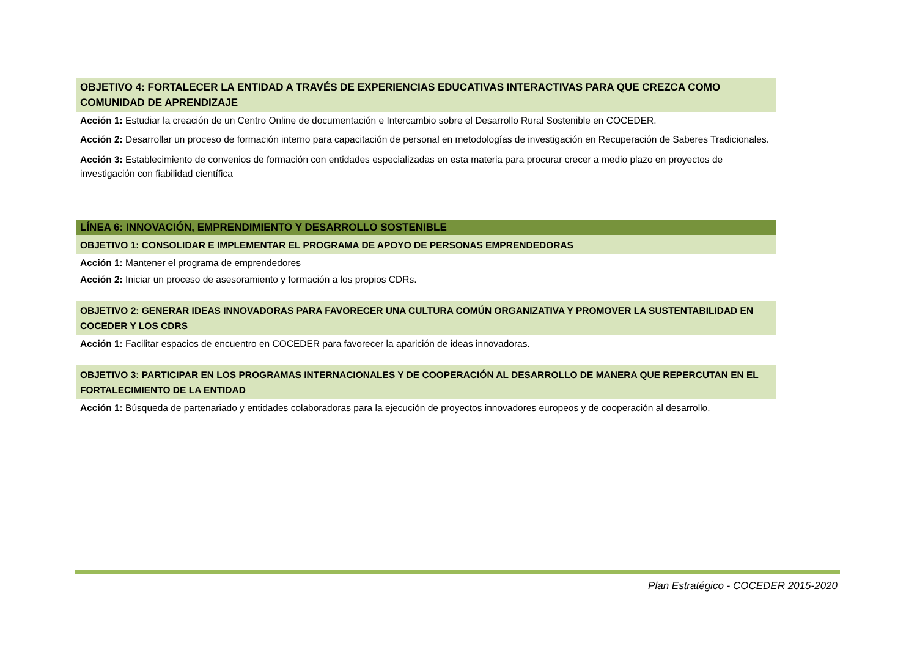OBJETIVO 4: FORTALECER LA ENTIDAD A TRAVÉS DE EXPERIENCIAS EDUCATIVAS INTERACTIVAS PARA QUE CREZCA COMO COMUNIDAD DE APRENDIZAJE
Acción 1: Estudiar la creación de un Centro Online de documentación e Intercambio sobre el Desarrollo Rural Sostenible en COCEDER.
Acción 2: Desarrollar un proceso de formación interno para capacitación de personal en metodologías de investigación en Recuperación de Saberes Tradicionales.
Acción 3: Establecimiento de convenios de formación con entidades especializadas en esta materia para procurar crecer a medio plazo en proyectos de investigación con fiabilidad científica
LÍNEA 6: INNOVACIÓN, EMPRENDIMIENTO Y DESARROLLO SOSTENIBLE
OBJETIVO 1: CONSOLIDAR E IMPLEMENTAR EL PROGRAMA DE APOYO DE PERSONAS EMPRENDEDORAS
Acción 1: Mantener el programa de emprendedores
Acción 2: Iniciar un proceso de asesoramiento y formación a los propios CDRs.
OBJETIVO 2: GENERAR IDEAS INNOVADORAS PARA FAVORECER UNA CULTURA COMÚN ORGANIZATIVA Y PROMOVER LA SUSTENTABILIDAD EN COCEDER Y LOS CDRS
Acción 1: Facilitar espacios de encuentro en COCEDER para favorecer la aparición de ideas innovadoras.
OBJETIVO 3: PARTICIPAR EN LOS PROGRAMAS INTERNACIONALES Y DE COOPERACIÓN AL DESARROLLO DE MANERA QUE REPERCUTAN EN EL FORTALECIMIENTO DE LA ENTIDAD
Acción 1: Búsqueda de partenariado y entidades colaboradoras para la ejecución de proyectos innovadores europeos y de cooperación al desarrollo.
Plan Estratégico - COCEDER 2015-2020